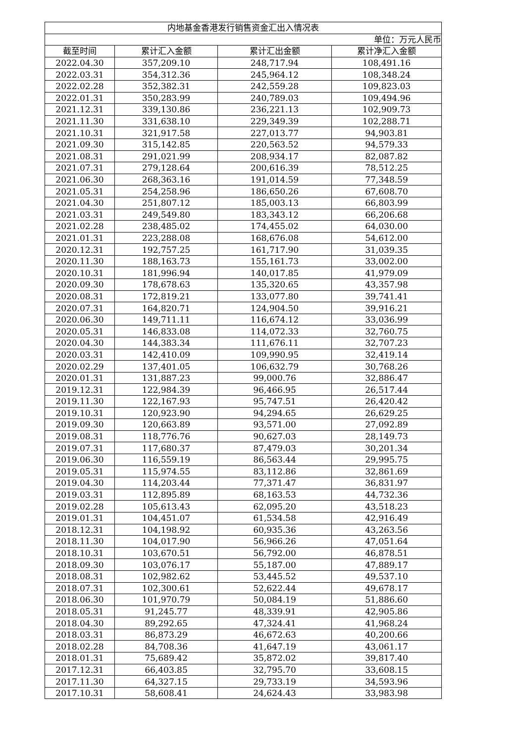| 内地基金香港发行销售资金汇出入情况表 | | | |
| --- | --- | --- | --- |
| 单位：万元人民币 | | | |
| 截至时间 | 累计汇入金额 | 累计汇出金额 | 累计净汇入金额 |
| 2022.04.30 | 357,209.10 | 248,717.94 | 108,491.16 |
| 2022.03.31 | 354,312.36 | 245,964.12 | 108,348.24 |
| 2022.02.28 | 352,382.31 | 242,559.28 | 109,823.03 |
| 2022.01.31 | 350,283.99 | 240,789.03 | 109,494.96 |
| 2021.12.31 | 339,130.86 | 236,221.13 | 102,909.73 |
| 2021.11.30 | 331,638.10 | 229,349.39 | 102,288.71 |
| 2021.10.31 | 321,917.58 | 227,013.77 | 94,903.81 |
| 2021.09.30 | 315,142.85 | 220,563.52 | 94,579.33 |
| 2021.08.31 | 291,021.99 | 208,934.17 | 82,087.82 |
| 2021.07.31 | 279,128.64 | 200,616.39 | 78,512.25 |
| 2021.06.30 | 268,363.16 | 191,014.59 | 77,348.59 |
| 2021.05.31 | 254,258.96 | 186,650.26 | 67,608.70 |
| 2021.04.30 | 251,807.12 | 185,003.13 | 66,803.99 |
| 2021.03.31 | 249,549.80 | 183,343.12 | 66,206.68 |
| 2021.02.28 | 238,485.02 | 174,455.02 | 64,030.00 |
| 2021.01.31 | 223,288.08 | 168,676.08 | 54,612.00 |
| 2020.12.31 | 192,757.25 | 161,717.90 | 31,039.35 |
| 2020.11.30 | 188,163.73 | 155,161.73 | 33,002.00 |
| 2020.10.31 | 181,996.94 | 140,017.85 | 41,979.09 |
| 2020.09.30 | 178,678.63 | 135,320.65 | 43,357.98 |
| 2020.08.31 | 172,819.21 | 133,077.80 | 39,741.41 |
| 2020.07.31 | 164,820.71 | 124,904.50 | 39,916.21 |
| 2020.06.30 | 149,711.11 | 116,674.12 | 33,036.99 |
| 2020.05.31 | 146,833.08 | 114,072.33 | 32,760.75 |
| 2020.04.30 | 144,383.34 | 111,676.11 | 32,707.23 |
| 2020.03.31 | 142,410.09 | 109,990.95 | 32,419.14 |
| 2020.02.29 | 137,401.05 | 106,632.79 | 30,768.26 |
| 2020.01.31 | 131,887.23 | 99,000.76 | 32,886.47 |
| 2019.12.31 | 122,984.39 | 96,466.95 | 26,517.44 |
| 2019.11.30 | 122,167.93 | 95,747.51 | 26,420.42 |
| 2019.10.31 | 120,923.90 | 94,294.65 | 26,629.25 |
| 2019.09.30 | 120,663.89 | 93,571.00 | 27,092.89 |
| 2019.08.31 | 118,776.76 | 90,627.03 | 28,149.73 |
| 2019.07.31 | 117,680.37 | 87,479.03 | 30,201.34 |
| 2019.06.30 | 116,559.19 | 86,563.44 | 29,995.75 |
| 2019.05.31 | 115,974.55 | 83,112.86 | 32,861.69 |
| 2019.04.30 | 114,203.44 | 77,371.47 | 36,831.97 |
| 2019.03.31 | 112,895.89 | 68,163.53 | 44,732.36 |
| 2019.02.28 | 105,613.43 | 62,095.20 | 43,518.23 |
| 2019.01.31 | 104,451.07 | 61,534.58 | 42,916.49 |
| 2018.12.31 | 104,198.92 | 60,935.36 | 43,263.56 |
| 2018.11.30 | 104,017.90 | 56,966.26 | 47,051.64 |
| 2018.10.31 | 103,670.51 | 56,792.00 | 46,878.51 |
| 2018.09.30 | 103,076.17 | 55,187.00 | 47,889.17 |
| 2018.08.31 | 102,982.62 | 53,445.52 | 49,537.10 |
| 2018.07.31 | 102,300.61 | 52,622.44 | 49,678.17 |
| 2018.06.30 | 101,970.79 | 50,084.19 | 51,886.60 |
| 2018.05.31 | 91,245.77 | 48,339.91 | 42,905.86 |
| 2018.04.30 | 89,292.65 | 47,324.41 | 41,968.24 |
| 2018.03.31 | 86,873.29 | 46,672.63 | 40,200.66 |
| 2018.02.28 | 84,708.36 | 41,647.19 | 43,061.17 |
| 2018.01.31 | 75,689.42 | 35,872.02 | 39,817.40 |
| 2017.12.31 | 66,403.85 | 32,795.70 | 33,608.15 |
| 2017.11.30 | 64,327.15 | 29,733.19 | 34,593.96 |
| 2017.10.31 | 58,608.41 | 24,624.43 | 33,983.98 |